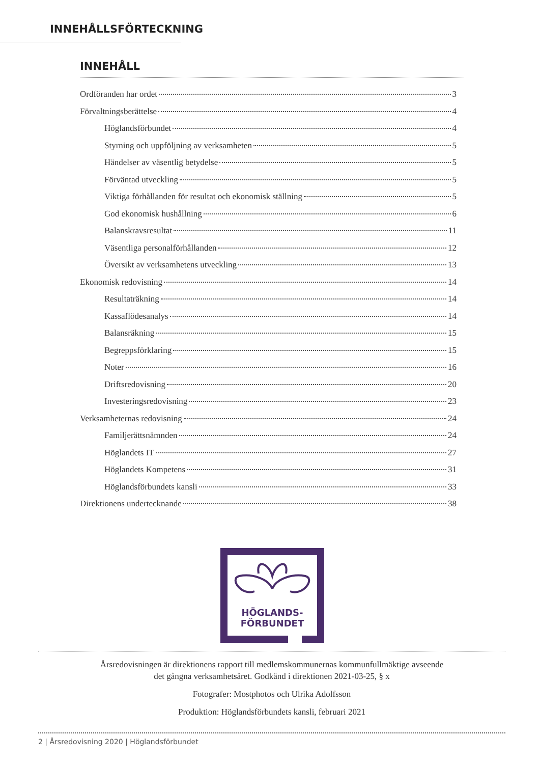INNEHÅLLSFÖRTECKNING
INNEHÅLL
Ordföranden har ordet 3
Förvaltningsberättelse 4
Höglandsförbundet 4
Styrning och uppföljning av verksamheten 5
Händelser av väsentlig betydelse 5
Förväntad utveckling 5
Viktiga förhållanden för resultat och ekonomisk ställning 5
God ekonomisk hushållning 6
Balanskravsresultat 11
Väsentliga personalförhållanden 12
Översikt av verksamhetens utveckling 13
Ekonomisk redovisning 14
Resultaträkning 14
Kassaflödesanalys 14
Balansräkning 15
Begreppsförklaring 15
Noter 16
Driftsredovisning 20
Investeringsredovisning 23
Verksamheternas redovisning 24
Familjerättsnämnden 24
Höglandets IT 27
Höglandets Kompetens 31
Höglandsförbundets kansli 33
Direktionens undertecknande 38
HÖGLANDS-
FÖRBUNDET
Årsredovisningen är direktionens rapport till medlemskommunernas kommunfullmäktige avseende
det gångna verksamhetsåret. Godkänd i direktionen 2021-03-25, § x
Fotografer: Mostphotos och Ulrika Adolfsson
Produktion: Höglandsförbundets kansli, februari 2021
2 | Årsredovisning 2020 | Höglandsförbundet